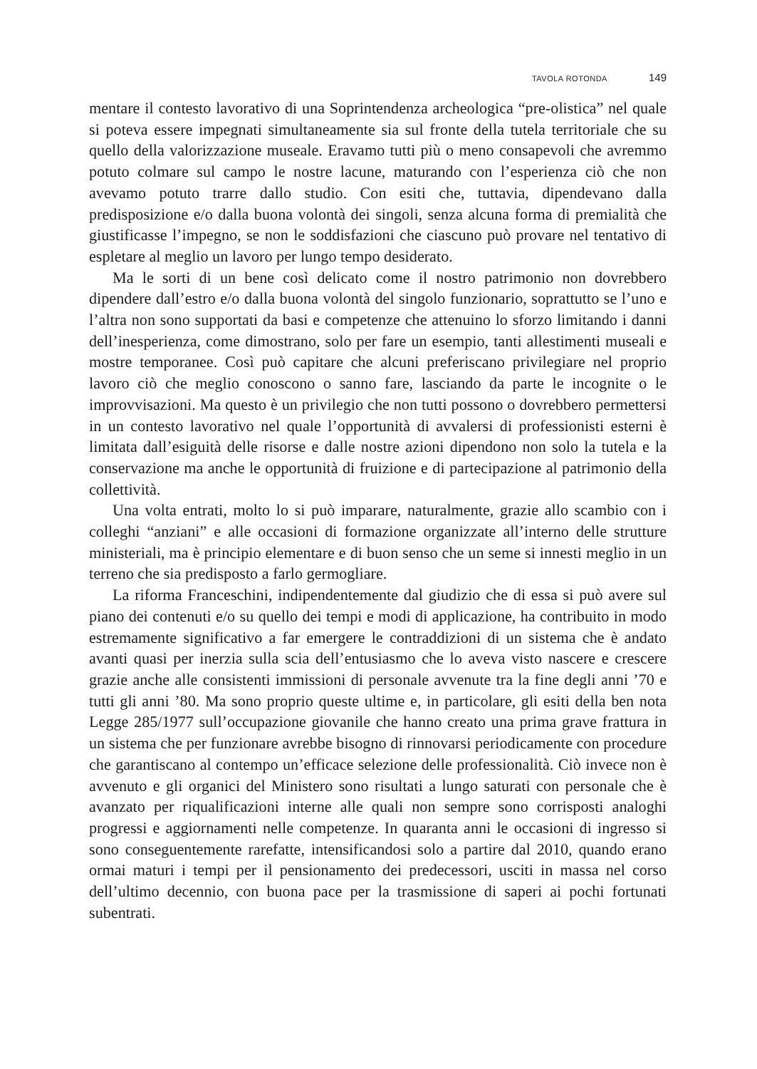TAVOLA ROTONDA 149
mentare il contesto lavorativo di una Soprintendenza archeologica “pre-olistica” nel quale si poteva essere impegnati simultaneamente sia sul fronte della tutela territoriale che su quello della valorizzazione museale. Eravamo tutti più o meno consapevoli che avremmo potuto colmare sul campo le nostre lacune, maturando con l’esperienza ciò che non avevamo potuto trarre dallo studio. Con esiti che, tuttavia, dipendevano dalla predisposizione e/o dalla buona volontà dei singoli, senza alcuna forma di premialità che giustificasse l’impegno, se non le soddisfazioni che ciascuno può provare nel tentativo di espletare al meglio un lavoro per lungo tempo desiderato.
Ma le sorti di un bene così delicato come il nostro patrimonio non dovrebbero dipendere dall’estro e/o dalla buona volontà del singolo funzionario, soprattutto se l’uno e l’altra non sono supportati da basi e competenze che attenuino lo sforzo limitando i danni dell’inesperienza, come dimostrano, solo per fare un esempio, tanti allestimenti museali e mostre temporanee. Così può capitare che alcuni preferiscano privilegiare nel proprio lavoro ciò che meglio conoscono o sanno fare, lasciando da parte le incognite o le improvvisazioni. Ma questo è un privilegio che non tutti possono o dovrebbero permettersi in un contesto lavorativo nel quale l’opportunità di avvalersi di professionisti esterni è limitata dall’esiguità delle risorse e dalle nostre azioni dipendono non solo la tutela e la conservazione ma anche le opportunità di fruizione e di partecipazione al patrimonio della collettività.
Una volta entrati, molto lo si può imparare, naturalmente, grazie allo scambio con i colleghi “anziani” e alle occasioni di formazione organizzate all’interno delle strutture ministeriali, ma è principio elementare e di buon senso che un seme si innesti meglio in un terreno che sia predisposto a farlo germogliare.
La riforma Franceschini, indipendentemente dal giudizio che di essa si può avere sul piano dei contenuti e/o su quello dei tempi e modi di applicazione, ha contribuito in modo estremamente significativo a far emergere le contraddizioni di un sistema che è andato avanti quasi per inerzia sulla scia dell’entusiasmo che lo aveva visto nascere e crescere grazie anche alle consistenti immissioni di personale avvenute tra la fine degli anni ’70 e tutti gli anni ’80. Ma sono proprio queste ultime e, in particolare, gli esiti della ben nota Legge 285/1977 sull’occupazione giovanile che hanno creato una prima grave frattura in un sistema che per funzionare avrebbe bisogno di rinnovarsi periodicamente con procedure che garantiscano al contempo un’efficace selezione delle professionalità. Ciò invece non è avvenuto e gli organici del Ministero sono risultati a lungo saturati con personale che è avanzato per riqualificazioni interne alle quali non sempre sono corrisposti analoghi progressi e aggiornamenti nelle competenze. In quaranta anni le occasioni di ingresso si sono conseguentemente rarefatte, intensificandosi solo a partire dal 2010, quando erano ormai maturi i tempi per il pensionamento dei predecessori, usciti in massa nel corso dell’ultimo decennio, con buona pace per la trasmissione di saperi ai pochi fortunati subentrati.